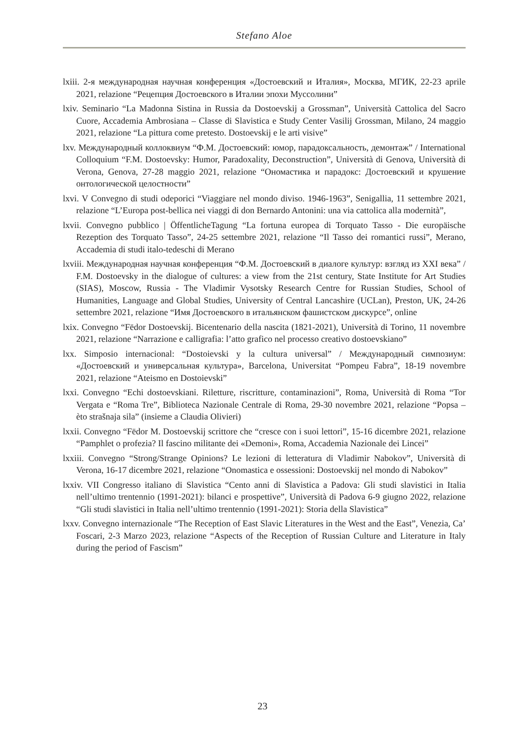Stefano Aloe
lxiii. 2-я международная научная конференция «Достоевский и Италия», Москва, МГИК, 22-23 aprile 2021, relazione “Рецепция Достоевского в Италии эпохи Муссолини”
lxiv. Seminario “La Madonna Sistina in Russia da Dostoevskij a Grossman”, Università Cattolica del Sacro Cuore, Accademia Ambrosiana – Classe di Slavistica e Study Center Vasilij Grossman, Milano, 24 maggio 2021, relazione “La pittura come pretesto. Dostoevskij e le arti visive”
lxv. Международный коллоквиум “Ф.М. Достоевский: юмор, парадоксальность, демонтаж” / International Colloquium “F.M. Dostoevsky: Humor, Paradoxality, Deconstruction”, Università di Genova, Università di Verona, Genova, 27-28 maggio 2021, relazione “Ономастика и парадокс: Достоевский и крушение онтологической целостности”
lxvi. V Convegno di studi odeporici “Viaggiare nel mondo diviso. 1946-1963”, Senigallia, 11 settembre 2021, relazione “L’Europa post-bellica nei viaggi di don Bernardo Antonini: una via cattolica alla modernità”,
lxvii. Convegno pubblico | ÖffentlicheTagung “La fortuna europea di Torquato Tasso - Die europäische Rezeption des Torquato Tasso”, 24-25 settembre 2021, relazione “Il Tasso dei romantici russi”, Merano, Accademia di studi italo-tedeschi di Merano
lxviii. Международная научная конференция “Ф.М. Достоевский в диалоге культур: взгляд из XXI века” / F.M. Dostoevsky in the dialogue of cultures: a view from the 21st century, State Institute for Art Studies (SIAS), Moscow, Russia - The Vladimir Vysotsky Research Centre for Russian Studies, School of Humanities, Language and Global Studies, University of Central Lancashire (UCLan), Preston, UK, 24-26 settembre 2021, relazione “Имя Достоевского в итальянском фашистском дискурсе”, online
lxix. Convegno “Fëdor Dostoevskij. Bicentenario della nascita (1821-2021), Università di Torino, 11 novembre 2021, relazione “Narrazione e calligrafia: l’atto grafico nel processo creativo dostoevskiano”
lxx. Simposio internacional: “Dostoievski y la cultura universal” / Международный симпозиум: «Достоевский и универсальная культура», Barcelona, Universitat “Pompeu Fabra”, 18-19 novembre 2021, relazione “Ateismo en Dostoievski”
lxxi. Convegno “Echi dostoevskiani. Riletture, riscritture, contaminazioni”, Roma, Università di Roma “Tor Vergata e “Roma Tre”, Biblioteca Nazionale Centrale di Roma, 29-30 novembre 2021, relazione “Popsa – èto strašnaja sila” (insieme a Claudia Olivieri)
lxxii. Convegno “Fëdor M. Dostoevskij scrittore che “cresce con i suoi lettori”, 15-16 dicembre 2021, relazione “Pamphlet o profezia? Il fascino militante dei «Demoni», Roma, Accademia Nazionale dei Lincei”
lxxiii. Convegno “Strong/Strange Opinions? Le lezioni di letteratura di Vladimir Nabokov”, Università di Verona, 16-17 dicembre 2021, relazione “Onomastica e ossessioni: Dostoevskij nel mondo di Nabokov”
lxxiv. VII Congresso italiano di Slavistica “Cento anni di Slavistica a Padova: Gli studi slavistici in Italia nell’ultimo trentennio (1991-2021): bilanci e prospettive”, Università di Padova 6-9 giugno 2022, relazione “Gli studi slavistici in Italia nell’ultimo trentennio (1991-2021): Storia della Slavistica”
lxxv. Convegno internazionale “The Reception of East Slavic Literatures in the West and the East”, Venezia, Ca’ Foscari, 2-3 Marzo 2023, relazione “Aspects of the Reception of Russian Culture and Literature in Italy during the period of Fascism”
23